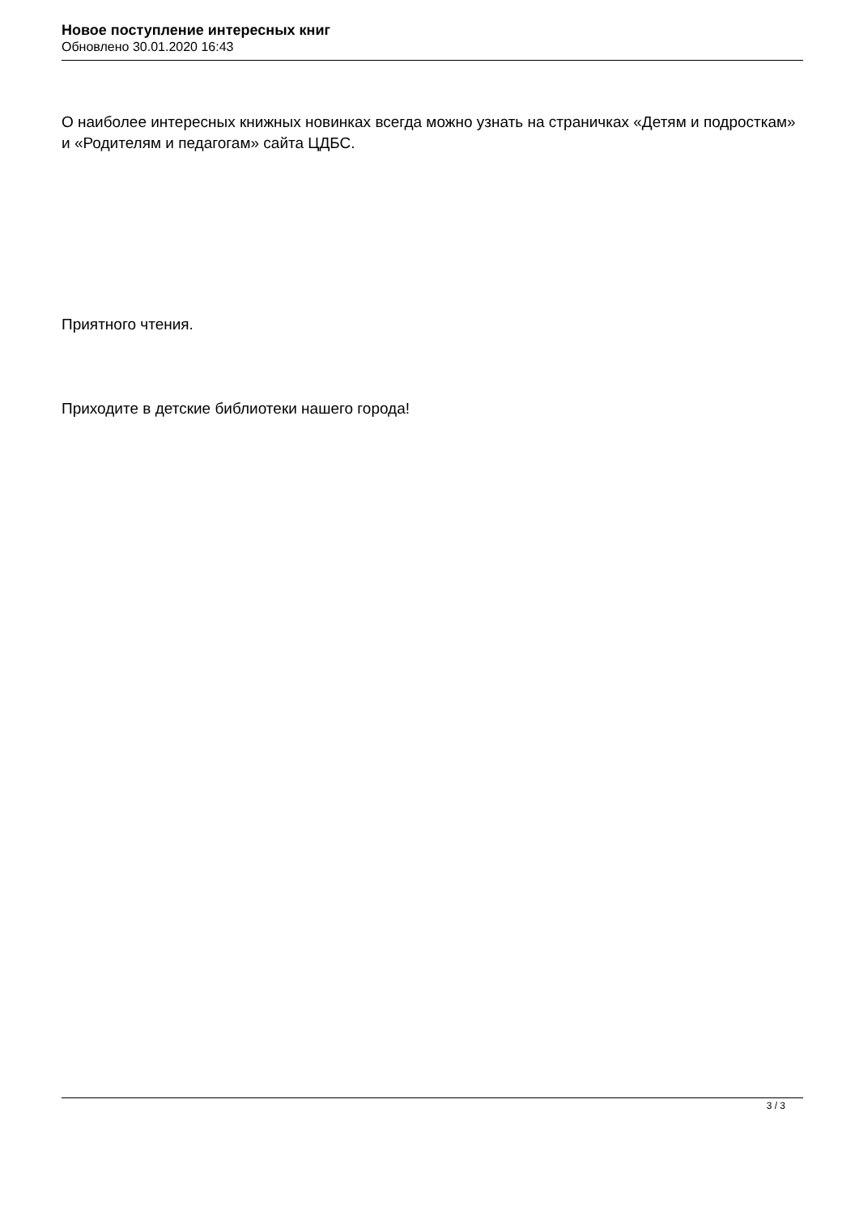Новое поступление интересных книг
Обновлено 30.01.2020 16:43
О наиболее интересных книжных новинках всегда можно узнать на страничках «Детям и подросткам» и «Родителям и педагогам» сайта ЦДБС.
Приятного чтения.
Приходите в детские библиотеки нашего города!
3 / 3